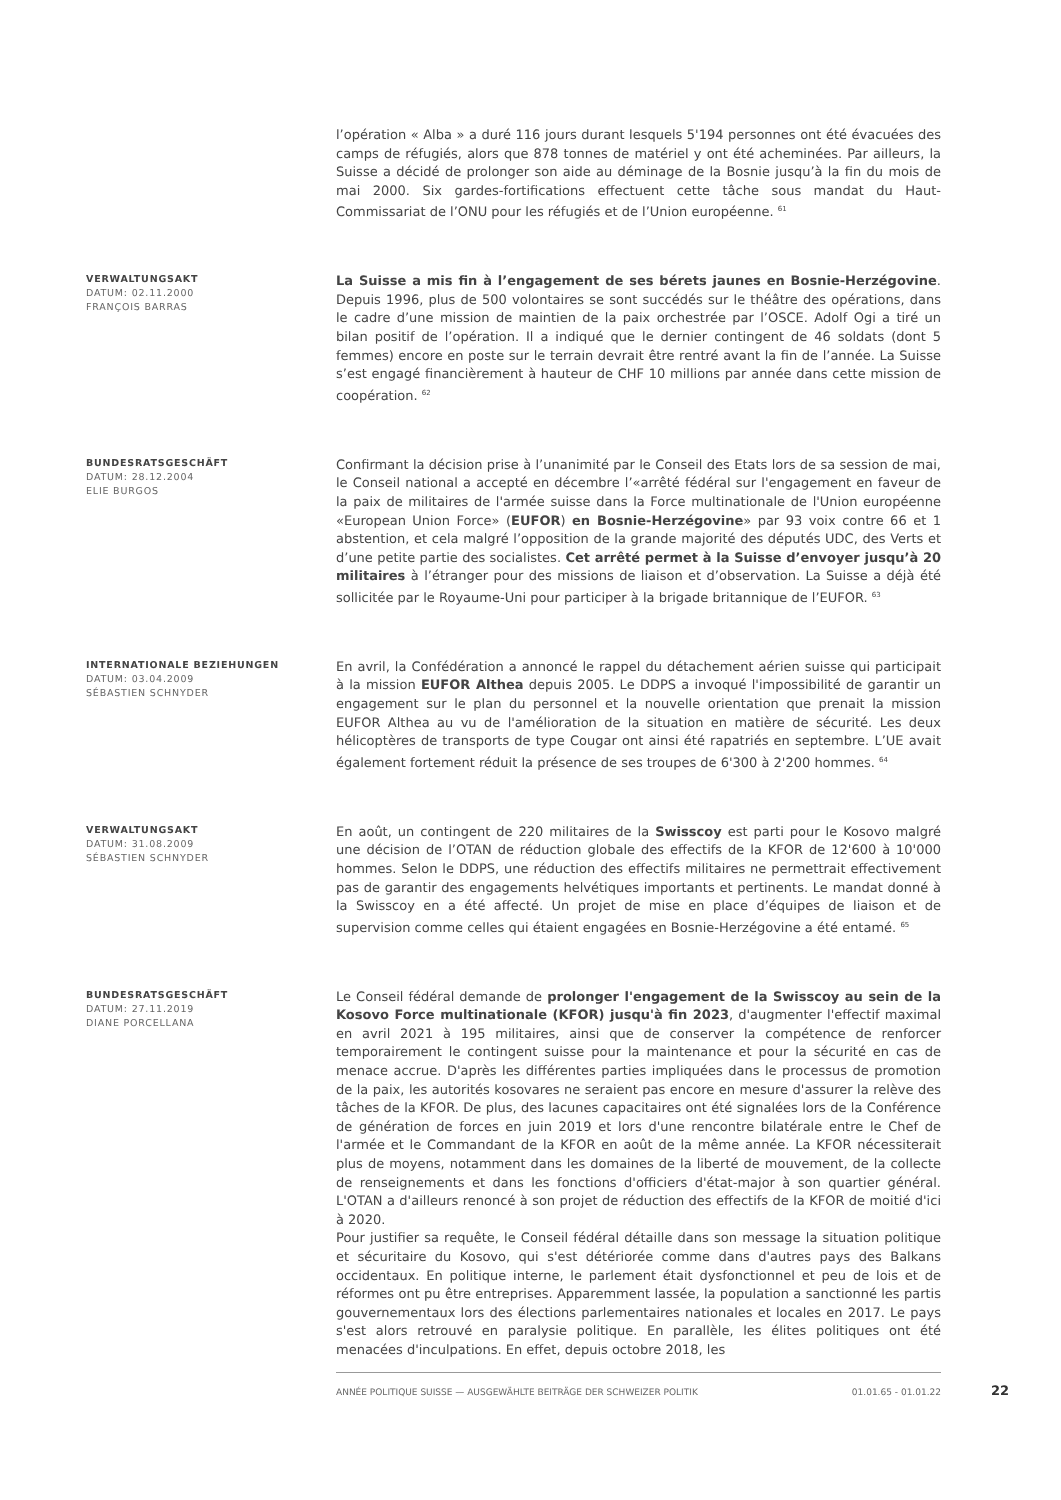l’opération « Alba » a duré 116 jours durant lesquels 5'194 personnes ont été évacuées des camps de réfugiés, alors que 878 tonnes de matériel y ont été acheminées. Par ailleurs, la Suisse a décidé de prolonger son aide au déminage de la Bosnie jusqu’à la fin du mois de mai 2000. Six gardes-fortifications effectuent cette tâche sous mandat du Haut-Commissariat de l’ONU pour les réfugiés et de l’Union européenne. <sup>61</sup>
VERWALTUNGSAKT
DATUM: 02.11.2000
FRANÇOIS BARRAS
La Suisse a mis fin à l’engagement de ses bérets jaunes en Bosnie-Herzégovine. Depuis 1996, plus de 500 volontaires se sont succédés sur le théâtre des opérations, dans le cadre d’une mission de maintien de la paix orchestrée par l’OSCE. Adolf Ogi a tiré un bilan positif de l’opération. Il a indiqué que le dernier contingent de 46 soldats (dont 5 femmes) encore en poste sur le terrain devrait être rentré avant la fin de l’année. La Suisse s’est engagé financièrement à hauteur de CHF 10 millions par année dans cette mission de coopération. <sup>62</sup>
BUNDESRATSGESCHÄFT
DATUM: 28.12.2004
ELIE BURGOS
Confirmant la décision prise à l’unanimité par le Conseil des Etats lors de sa session de mai, le Conseil national a accepté en décembre l’«arrêté fédéral sur l'engagement en faveur de la paix de militaires de l'armée suisse dans la Force multinationale de l'Union européenne «European Union Force» (EUFOR) en Bosnie-Herzégovine» par 93 voix contre 66 et 1 abstention, et cela malgré l’opposition de la grande majorité des députés UDC, des Verts et d’une petite partie des socialistes. Cet arrêté permet à la Suisse d’envoyer jusqu’à 20 militaires à l’étranger pour des missions de liaison et d’observation. La Suisse a déjà été sollicitée par le Royaume-Uni pour participer à la brigade britannique de l’EUFOR. <sup>63</sup>
INTERNATIONALE BEZIEHUNGEN
DATUM: 03.04.2009
SÉBASTIEN SCHNYDER
En avril, la Confédération a annoncé le rappel du détachement aérien suisse qui participait à la mission EUFOR Althea depuis 2005. Le DDPS a invoqué l'impossibilité de garantir un engagement sur le plan du personnel et la nouvelle orientation que prenait la mission EUFOR Althea au vu de l'amélioration de la situation en matière de sécurité. Les deux hélicoptères de transports de type Cougar ont ainsi été rapatriés en septembre. L’UE avait également fortement réduit la présence de ses troupes de 6'300 à 2'200 hommes. <sup>64</sup>
VERWALTUNGSAKT
DATUM: 31.08.2009
SÉBASTIEN SCHNYDER
En août, un contingent de 220 militaires de la Swisscoy est parti pour le Kosovo malgré une décision de l’OTAN de réduction globale des effectifs de la KFOR de 12'600 à 10'000 hommes. Selon le DDPS, une réduction des effectifs militaires ne permettrait effectivement pas de garantir des engagements helvétiques importants et pertinents. Le mandat donné à la Swisscoy en a été affecté. Un projet de mise en place d’équipes de liaison et de supervision comme celles qui étaient engagées en Bosnie-Herzégovine a été entamé. <sup>65</sup>
BUNDESRATSGESCHÄFT
DATUM: 27.11.2019
DIANE PORCELLANA
Le Conseil fédéral demande de prolonger l'engagement de la Swisscoy au sein de la Kosovo Force multinationale (KFOR) jusqu'à fin 2023, d'augmenter l'effectif maximal en avril 2021 à 195 militaires, ainsi que de conserver la compétence de renforcer temporairement le contingent suisse pour la maintenance et pour la sécurité en cas de menace accrue. D'après les différentes parties impliquées dans le processus de promotion de la paix, les autorités kosovares ne seraient pas encore en mesure d'assurer la relève des tâches de la KFOR. De plus, des lacunes capacitaires ont été signalées lors de la Conférence de génération de forces en juin 2019 et lors d'une rencontre bilatérale entre le Chef de l'armée et le Commandant de la KFOR en août de la même année. La KFOR nécessiterait plus de moyens, notamment dans les domaines de la liberté de mouvement, de la collecte de renseignements et dans les fonctions d'officiers d'état-major à son quartier général. L'OTAN a d'ailleurs renoncé à son projet de réduction des effectifs de la KFOR de moitié d'ici à 2020.
Pour justifier sa requête, le Conseil fédéral détaille dans son message la situation politique et sécuritaire du Kosovo, qui s'est détériorée comme dans d'autres pays des Balkans occidentaux. En politique interne, le parlement était dysfonctionnel et peu de lois et de réformes ont pu être entreprises. Apparemment lassée, la population a sanctionné les partis gouvernementaux lors des élections parlementaires nationales et locales en 2017. Le pays s'est alors retrouvé en paralysie politique. En parallèle, les élites politiques ont été menacées d'inculpations. En effet, depuis octobre 2018, les
ANNÉE POLITIQUE SUISSE — AUSGEWÄHLTE BEITRÄGE DER SCHWEIZER POLITIK 01.01.65 - 01.01.22 22